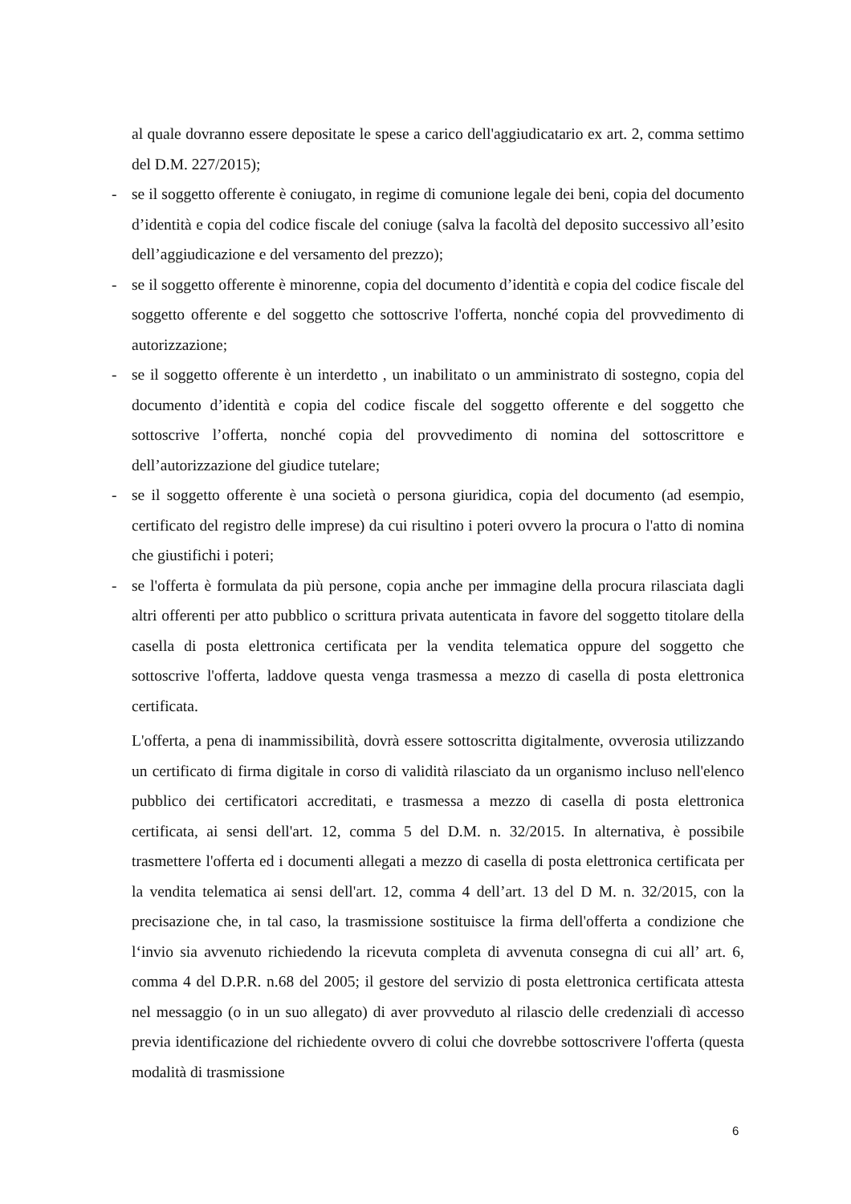al quale dovranno essere depositate le spese a carico dell'aggiudicatario ex art. 2, comma settimo del D.M. 227/2015);
- se il soggetto offerente è coniugato, in regime di comunione legale dei beni, copia del documento d’identità e copia del codice fiscale del coniuge (salva la facoltà del deposito successivo all’esito dell’aggiudicazione e del versamento del prezzo);
- se il soggetto offerente è minorenne, copia del documento d’identità e copia del codice fiscale del soggetto offerente e del soggetto che sottoscrive l'offerta, nonché copia del provvedimento di autorizzazione;
- se il soggetto offerente è un interdetto , un inabilitato o un amministrato di sostegno, copia del documento d’identità e copia del codice fiscale del soggetto offerente e del soggetto che sottoscrive l’offerta, nonché copia del provvedimento di nomina del sottoscrittore e dell’autorizzazione del giudice tutelare;
- se il soggetto offerente è una società o persona giuridica, copia del documento (ad esempio, certificato del registro delle imprese) da cui risultino i poteri ovvero la procura o l'atto di nomina che giustifichi i poteri;
- se l'offerta è formulata da più persone, copia anche per immagine della procura rilasciata dagli altri offerenti per atto pubblico o scrittura privata autenticata in favore del soggetto titolare della casella di posta elettronica certificata per la vendita telematica oppure del soggetto che sottoscrive l'offerta, laddove questa venga trasmessa a mezzo di casella di posta elettronica certificata.
L'offerta, a pena di inammissibilità, dovrà essere sottoscritta digitalmente, ovverosia utilizzando un certificato di firma digitale in corso di validità rilasciato da un organismo incluso nell'elenco pubblico dei certificatori accreditati, e trasmessa a mezzo di casella di posta elettronica certificata, ai sensi dell'art. 12, comma 5 del D.M. n. 32/2015. In alternativa, è possibile trasmettere l'offerta ed i documenti allegati a mezzo di casella di posta elettronica certificata per la vendita telematica ai sensi dell'art. 12, comma 4 dell’art. 13 del D M. n. 32/2015, con la precisazione che, in tal caso, la trasmissione sostituisce la firma dell'offerta a condizione che l‘invio sia avvenuto richiedendo la ricevuta completa di avvenuta consegna di cui all’ art. 6, comma 4 del D.P.R. n.68 del 2005; il gestore del servizio di posta elettronica certificata attesta nel messaggio (o in un suo allegato) di aver provveduto al rilascio delle credenziali dì accesso previa identificazione del richiedente ovvero di colui che dovrebbe sottoscrivere l'offerta (questa modalità di trasmissione
6